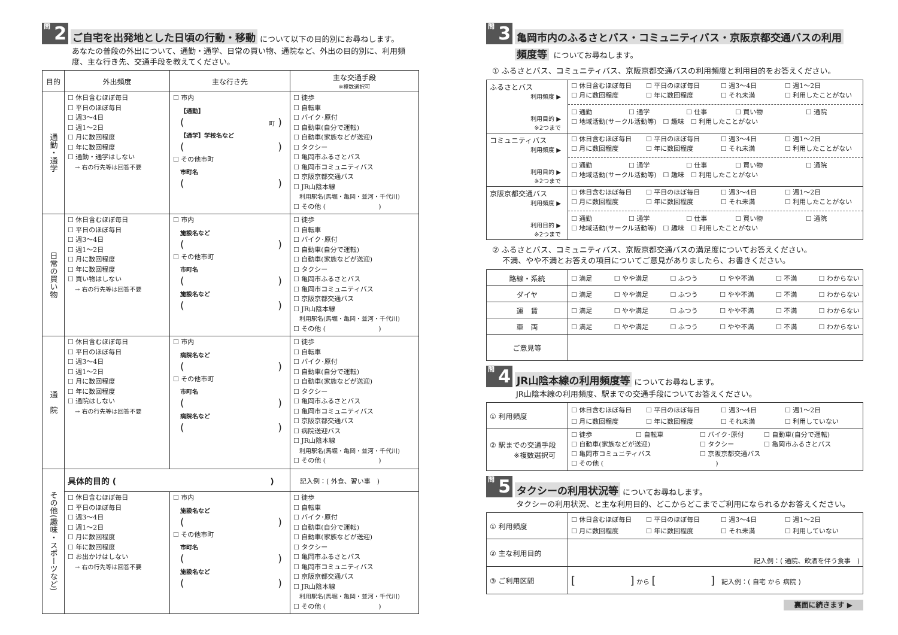問 2
ご自宅を出発地とした日頃の行動・移動 について以下の目的別にお尋ねします。
あなたの普段の外出について、通勤・通学、日常の買い物、通院など、外出の目的別に、利用頻度、主な行き先、交通手段を教えてください。
| 目的 | 外出頻度 | 主な行き先 | 主な交通手段 ※複数選択可 |
| --- | --- | --- | --- |
| 通勤・通学 | ☐ 休日含むほぼ毎日 ☐ 平日のほぼ毎日 ☐ 週3～4日 ☐ 週1～2日 ☐ 月に数回程度 ☐ 年に数回程度 ☐ 通勤・通学はしない → 右の行先等は回答不要 | ☐ 市内 【通勤】 ( 町 ) 【通学】学校名など ( ) ☐ その他市町 市町名 ( ) | ☐ 徒歩 ☐ 自転車 ☐ バイク･原付 ☐ 自動車(自分で運転) ☐ 自動車(家族などが送迎) ☐ タクシー ☐ 亀岡市ふるさとバス ☐ 亀岡市コミュニティバス ☐ 京阪京都交通バス ☐ JR山陰本線 利用駅名(馬堀・亀岡・並河・千代川) ☐ その他 ( ) |
| 日常の買い物 | ☐ 休日含むほぼ毎日 ☐ 平日のほぼ毎日 ☐ 週3～4日 ☐ 週1～2日 ☐ 月に数回程度 ☐ 年に数回程度 ☐ 買い物はしない → 右の行先等は回答不要 | ☐ 市内 施設名など ( ) ☐ その他市町 市町名 ( ) 施設名など ( ) | ☐ 徒歩 ☐ 自転車 ☐ バイク･原付 ☐ 自動車(自分で運転) ☐ 自動車(家族などが送迎) ☐ タクシー ☐ 亀岡市ふるさとバス ☐ 亀岡市コミュニティバス ☐ 京阪京都交通バス ☐ JR山陰本線 利用駅名(馬堀・亀岡・並河・千代川) ☐ その他 ( ) |
| 通 院 | ☐ 休日含むほぼ毎日 ☐ 平日のほぼ毎日 ☐ 週3～4日 ☐ 週1～2日 ☐ 月に数回程度 ☐ 年に数回程度 ☐ 通院はしない → 右の行先等は回答不要 | ☐ 市内 病院名など ( ) ☐ その他市町 市町名 ( ) 病院名など ( ) | ☐ 徒歩 ☐ 自転車 ☐ バイク･原付 ☐ 自動車(自分で運転) ☐ 自動車(家族などが送迎) ☐ タクシー ☐ 亀岡市ふるさとバス ☐ 亀岡市コミュニティバス ☐ 京阪京都交通バス ☐ 病院送迎バス ☐ JR山陰本線 利用駅名(馬堀・亀岡・並河・千代川) ☐ その他 ( ) |
| その他(趣味・スポーツなど) | 具体的目的 ( ) | | 記入例：( 外食、習い事 ) |
| | ☐ 休日含むほぼ毎日 ☐ 平日のほぼ毎日 ☐ 週3～4日 ☐ 週1～2日 ☐ 月に数回程度 ☐ 年に数回程度 ☐ お出かけはしない → 右の行先等は回答不要 | ☐ 市内 施設名など ( ) ☐ その他市町 市町名 ( ) 施設名など ( ) | ☐ 徒歩 ☐ 自転車 ☐ バイク･原付 ☐ 自動車(自分で運転) ☐ 自動車(家族などが送迎) ☐ タクシー ☐ 亀岡市ふるさとバス ☐ 亀岡市コミュニティバス ☐ 京阪京都交通バス ☐ JR山陰本線 利用駅名(馬堀・亀岡・並河・千代川) ☐ その他 ( ) |
問 3
亀岡市内のふるさとバス・コミュニティバス・京阪京都交通バスの利用
頻度等 についてお尋ねします。
① ふるさとバス、コミュニティバス、京阪京都交通バスの利用頻度と利用目的をお答えください。
| ふるさとバス 利用頻度 ▶ 利用目的 ▶ ※2つまで | ☐ 休日含むほぼ毎日 ☐ 平日のほぼ毎日 ☐ 週3～4日 ☐ 週1～2日 ☐ 月に数回程度 ☐ 年に数回程度 ☐ それ未満 ☐ 利用したことがない ☐ 通勤 ☐ 通学 ☐ 仕事 ☐ 買い物 ☐ 通院 ☐ 地域活動(サークル活動等) ☐ 趣味 ☐ 利用したことがない |
| コミュニティバス 利用頻度 ▶ 利用目的 ▶ ※2つまで | ☐ 休日含むほぼ毎日 ☐ 平日のほぼ毎日 ☐ 週3～4日 ☐ 週1～2日 ☐ 月に数回程度 ☐ 年に数回程度 ☐ それ未満 ☐ 利用したことがない ☐ 通勤 ☐ 通学 ☐ 仕事 ☐ 買い物 ☐ 通院 ☐ 地域活動(サークル活動等) ☐ 趣味 ☐ 利用したことがない |
| 京阪京都交通バス 利用頻度 ▶ 利用目的 ▶ ※2つまで | ☐ 休日含むほぼ毎日 ☐ 平日のほぼ毎日 ☐ 週3～4日 ☐ 週1～2日 ☐ 月に数回程度 ☐ 年に数回程度 ☐ それ未満 ☐ 利用したことがない ☐ 通勤 ☐ 通学 ☐ 仕事 ☐ 買い物 ☐ 通院 ☐ 地域活動(サークル活動等) ☐ 趣味 ☐ 利用したことがない |
② ふるさとバス、コミュニティバス、京阪京都交通バスの満足度についてお答えください。
　 不満、やや不満とお答えの項目についてご意見がありましたら、お書きください。
| 路線・系統 | ☐ 満足 ☐ やや満足 ☐ ふつう ☐ やや不満 ☐ 不満 ☐ わからない |
| ダイヤ | ☐ 満足 ☐ やや満足 ☐ ふつう ☐ やや不満 ☐ 不満 ☐ わからない |
| 運 賃 | ☐ 満足 ☐ やや満足 ☐ ふつう ☐ やや不満 ☐ 不満 ☐ わからない |
| 車 両 | ☐ 満足 ☐ やや満足 ☐ ふつう ☐ やや不満 ☐ 不満 ☐ わからない |
| ご意見等 | |
問 4
JR山陰本線の利用頻度等 についてお尋ねします。
JR山陰本線の利用頻度、駅までの交通手段についてお答えください。
| ① 利用頻度 | ☐ 休日含むほぼ毎日 ☐ 平日のほぼ毎日 ☐ 週3～4日 ☐ 週1～2日 ☐ 月に数回程度 ☐ 年に数回程度 ☐ それ未満 ☐ 利用していない |
| ② 駅までの交通手段 ※複数選択可 | ☐ 徒歩 ☐ 自転車 ☐ バイク･原付 ☐ 自動車(自分で運転) ☐ 自動車(家族などが送迎) ☐ タクシー ☐ 亀岡市ふるさとバス ☐ 亀岡市コミュニティバス ☐ 京阪京都交通バス ☐ その他 ( ) |
問 5
タクシーの利用状況等 についてお尋ねします。
タクシーの利用状況、と主な利用目的、どこからどこまでご利用になられるかお答えください。
| ① 利用頻度 | ☐ 休日含むほぼ毎日 ☐ 平日のほぼ毎日 ☐ 週3～4日 ☐ 週1～2日 ☐ 月に数回程度 ☐ 年に数回程度 ☐ それ未満 ☐ 利用していない |
| ② 主な利用目的 | 記入例：( 通院、飲酒を伴う食事 ) |
| ③ ご利用区間 | [ ] から [ ] 記入例：( 自宅 から 病院 ) |
裏面に続きます ▶